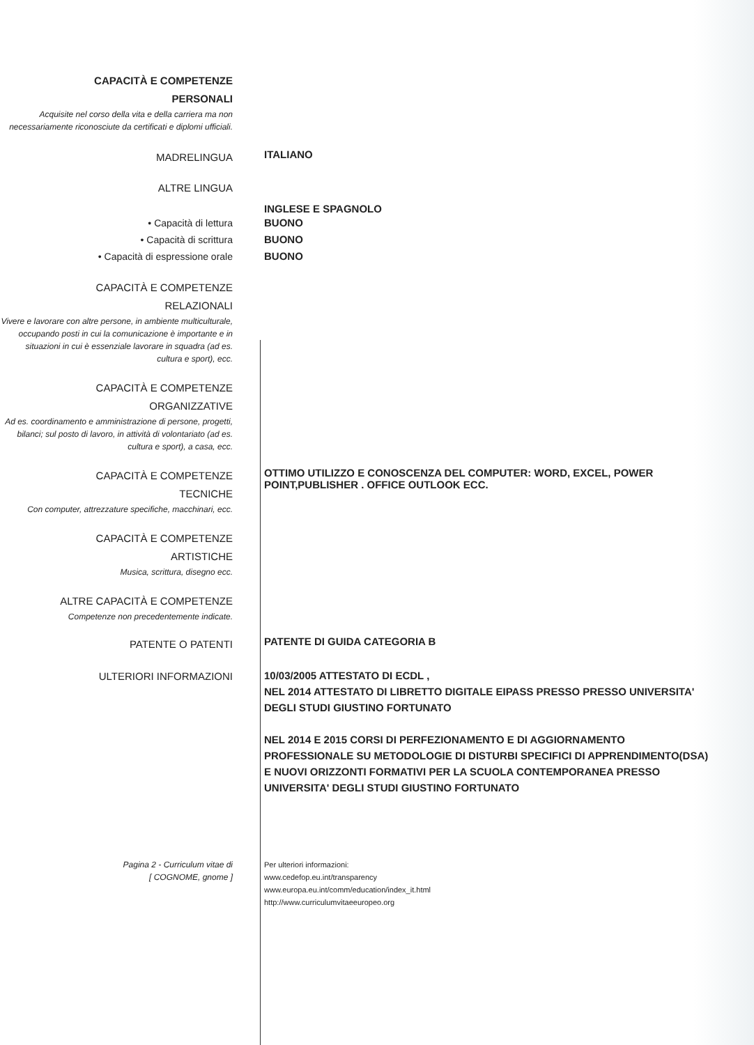CAPACITÀ E COMPETENZE
PERSONALI
Acquisite nel corso della vita e della carriera ma non necessariamente riconosciute da certificati e diplomi ufficiali.
MADRELINGUA
ITALIANO
ALTRE LINGUA
INGLESE E SPAGNOLO
• Capacità di lettura
• Capacità di scrittura
• Capacità di espressione orale
BUONO
BUONO
BUONO
CAPACITÀ E COMPETENZE
RELAZIONALI
Vivere e lavorare con altre persone, in ambiente multiculturale, occupando posti in cui la comunicazione è importante e in situazioni in cui è essenziale lavorare in squadra (ad es. cultura e sport), ecc.
CAPACITÀ E COMPETENZE
ORGANIZZATIVE
Ad es. coordinamento e amministrazione di persone, progetti, bilanci; sul posto di lavoro, in attività di volontariato (ad es. cultura e sport), a casa, ecc.
CAPACITÀ E COMPETENZE
TECNICHE
Con computer, attrezzature specifiche, macchinari, ecc.
OTTIMO UTILIZZO E CONOSCENZA DEL COMPUTER: WORD, EXCEL, POWER POINT,PUBLISHER . OFFICE OUTLOOK ECC.
CAPACITÀ E COMPETENZE
ARTISTICHE
Musica, scrittura, disegno ecc.
ALTRE CAPACITÀ E COMPETENZE
Competenze non precedentemente indicate.
PATENTE O PATENTI
PATENTE DI GUIDA CATEGORIA B
ULTERIORI INFORMAZIONI
10/03/2005 ATTESTATO DI ECDL ,
NEL 2014 ATTESTATO DI LIBRETTO DIGITALE EIPASS PRESSO PRESSO UNIVERSITA' DEGLI STUDI GIUSTINO FORTUNATO
NEL 2014 E 2015 CORSI DI PERFEZIONAMENTO E DI AGGIORNAMENTO PROFESSIONALE SU METODOLOGIE DI DISTURBI SPECIFICI DI APPRENDIMENTO(DSA) E NUOVI ORIZZONTI FORMATIVI PER LA SCUOLA CONTEMPORANEA PRESSO UNIVERSITA' DEGLI STUDI GIUSTINO FORTUNATO
Pagina 2 - Curriculum vitae di
[ COGNOME, gnome ]
Per ulteriori informazioni:
www.cedefop.eu.int/transparency
www.europa.eu.int/comm/education/index_it.html
http://www.curriculumvitaeeuropeo.org